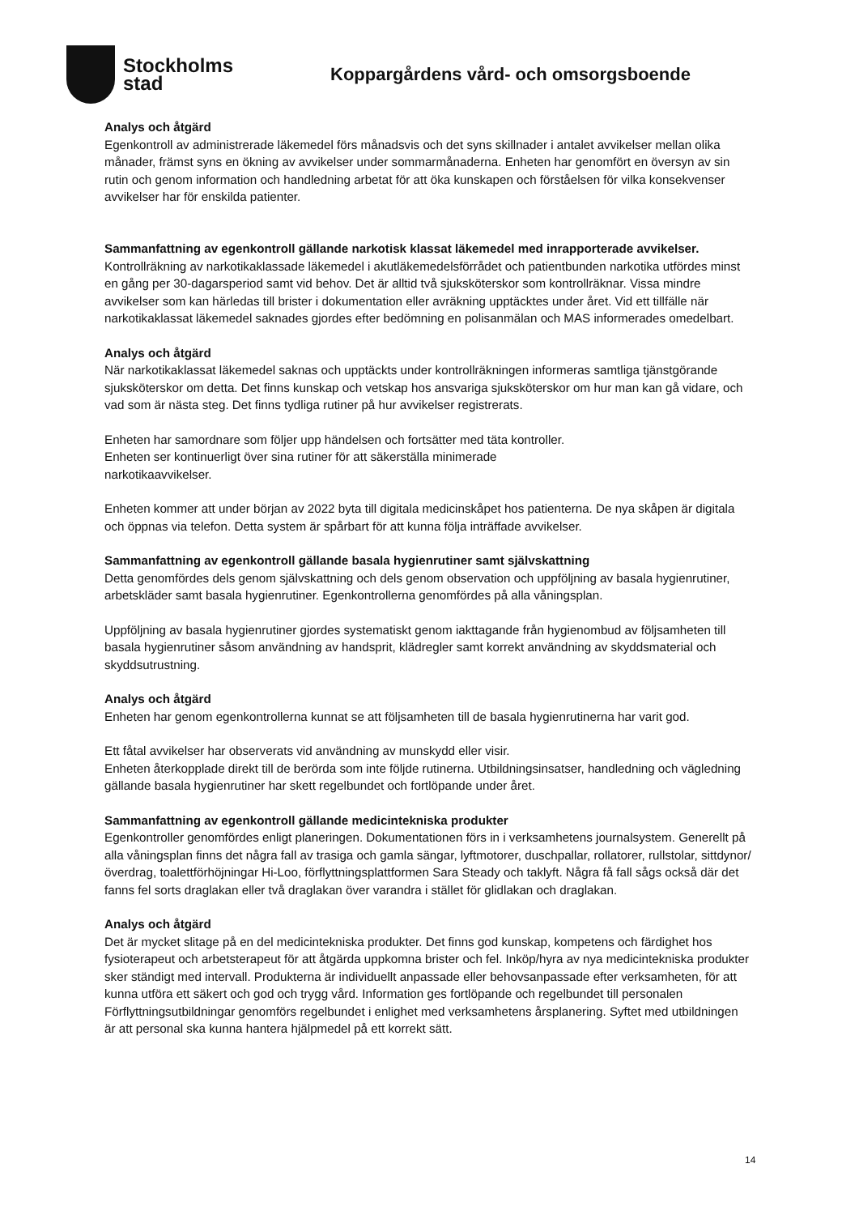Stockholms
stad
Koppargårdens vård- och omsorgsboende
Analys och åtgärd
Egenkontroll av administrerade läkemedel förs månadsvis och det syns skillnader i antalet avvikelser mellan olika månader, främst syns en ökning av avvikelser under sommarmånaderna. Enheten har genomfört en översyn av sin rutin och genom information och handledning arbetat för att öka kunskapen och förståelsen för vilka konsekvenser avvikelser har för enskilda patienter.
Sammanfattning av egenkontroll gällande narkotisk klassat läkemedel med inrapporterade avvikelser.
Kontrollräkning av narkotikaklassade läkemedel i akutläkemedelsförrådet och patientbunden narkotika utfördes minst en gång per 30-dagarsperiod samt vid behov. Det är alltid två sjuksköterskor som kontrollräknar. Vissa mindre avvikelser som kan härledas till brister i dokumentation eller avräkning upptäcktes under året. Vid ett tillfälle när narkotikaklassat läkemedel saknades gjordes efter bedömning en polisanmälan och MAS informerades omedelbart.
Analys och åtgärd
När narkotikaklassat läkemedel saknas och upptäckts under kontrollräkningen informeras samtliga tjänstgörande sjuksköterskor om detta. Det finns kunskap och vetskap hos ansvariga sjuksköterskor om hur man kan gå vidare, och vad som är nästa steg. Det finns tydliga rutiner på hur avvikelser registrerats.
Enheten har samordnare som följer upp händelsen och fortsätter med täta kontroller.
Enheten ser kontinuerligt över sina rutiner för att säkerställa minimerade
narkotikaavvikelser.
Enheten kommer att under början av 2022 byta till digitala medicinskåpet hos patienterna. De nya skåpen är digitala och öppnas via telefon. Detta system är spårbart för att kunna följa inträffade avvikelser.
Sammanfattning av egenkontroll gällande basala hygienrutiner samt självskattning
Detta genomfördes dels genom självskattning och dels genom observation och uppföljning av basala hygienrutiner, arbetskläder samt basala hygienrutiner. Egenkontrollerna genomfördes på alla våningsplan.
Uppföljning av basala hygienrutiner gjordes systematiskt genom iakttagande från hygienombud av följsamheten till basala hygienrutiner såsom användning av handsprit, klädregler samt korrekt användning av skyddsmaterial och skyddsutrustning.
Analys och åtgärd
Enheten har genom egenkontrollerna kunnat se att följsamheten till de basala hygienrutinerna har varit god.
Ett fåtal avvikelser har observerats vid användning av munskydd eller visir.
Enheten återkopplade direkt till de berörda som inte följde rutinerna. Utbildningsinsatser, handledning och vägledning gällande basala hygienrutiner har skett regelbundet och fortlöpande under året.
Sammanfattning av egenkontroll gällande medicintekniska produkter
Egenkontroller genomfördes enligt planeringen. Dokumentationen förs in i verksamhetens journalsystem. Generellt på alla våningsplan finns det några fall av trasiga och gamla sängar, lyftmotorer, duschpallar, rollatorer, rullstolar, sittdynor/överdrag, toalettförhöjningar Hi-Loo, förflyttningsplattformen Sara Steady och taklyft. Några få fall sågs också där det fanns fel sorts draglakan eller två draglakan över varandra i stället för glidlakan och draglakan.
Analys och åtgärd
Det är mycket slitage på en del medicintekniska produkter. Det finns god kunskap, kompetens och färdighet hos fysioterapeut och arbetsterapeut för att åtgärda uppkomna brister och fel. Inköp/hyra av nya medicintekniska produkter sker ständigt med intervall. Produkterna är individuellt anpassade eller behovsanpassade efter verksamheten, för att kunna utföra ett säkert och god och trygg vård. Information ges fortlöpande och regelbundet till personalen Förflyttningsutbildningar genomförs regelbundet i enlighet med verksamhetens årsplanering. Syftet med utbildningen är att personal ska kunna hantera hjälpmedel på ett korrekt sätt.
14